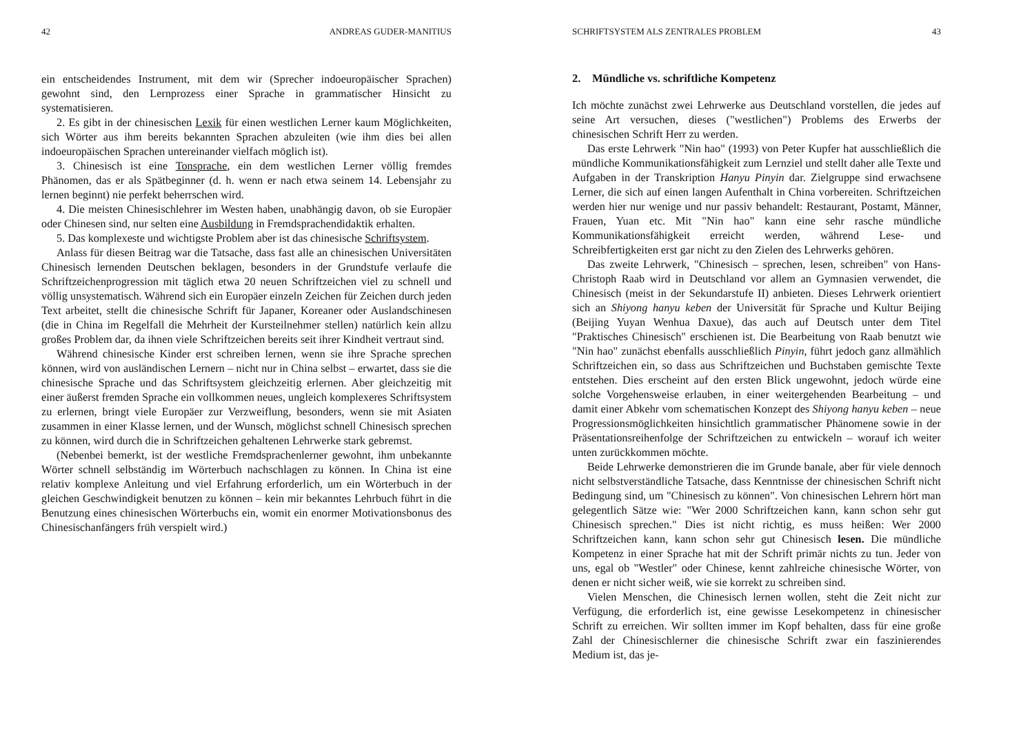42 ANDREAS GUDER-MANITIUS
ein entscheidendes Instrument, mit dem wir (Sprecher indoeuropäischer Sprachen) gewohnt sind, den Lernprozess einer Sprache in grammatischer Hinsicht zu systematisieren.
2. Es gibt in der chinesischen Lexik für einen westlichen Lerner kaum Möglichkeiten, sich Wörter aus ihm bereits bekannten Sprachen abzuleiten (wie ihm dies bei allen indoeuropäischen Sprachen untereinander vielfach möglich ist).
3. Chinesisch ist eine Tonsprache, ein dem westlichen Lerner völlig fremdes Phänomen, das er als Spätbeginner (d. h. wenn er nach etwa seinem 14. Lebensjahr zu lernen beginnt) nie perfekt beherrschen wird.
4. Die meisten Chinesischlehrer im Westen haben, unabhängig davon, ob sie Europäer oder Chinesen sind, nur selten eine Ausbildung in Fremdsprachendidaktik erhalten.
5. Das komplexeste und wichtigste Problem aber ist das chinesische Schriftsystem.
Anlass für diesen Beitrag war die Tatsache, dass fast alle an chinesischen Universitäten Chinesisch lernenden Deutschen beklagen, besonders in der Grundstufe verlaufe die Schriftzeichenprogression mit täglich etwa 20 neuen Schriftzeichen viel zu schnell und völlig unsystematisch. Während sich ein Europäer einzeln Zeichen für Zeichen durch jeden Text arbeitet, stellt die chinesische Schrift für Japaner, Koreaner oder Auslandschinesen (die in China im Regelfall die Mehrheit der Kursteilnehmer stellen) natürlich kein allzu großes Problem dar, da ihnen viele Schriftzeichen bereits seit ihrer Kindheit vertraut sind.
Während chinesische Kinder erst schreiben lernen, wenn sie ihre Sprache sprechen können, wird von ausländischen Lernern – nicht nur in China selbst – erwartet, dass sie die chinesische Sprache und das Schriftsystem gleichzeitig erlernen. Aber gleichzeitig mit einer äußerst fremden Sprache ein vollkommen neues, ungleich komplexeres Schriftsystem zu erlernen, bringt viele Europäer zur Verzweiflung, besonders, wenn sie mit Asiaten zusammen in einer Klasse lernen, und der Wunsch, möglichst schnell Chinesisch sprechen zu können, wird durch die in Schriftzeichen gehaltenen Lehrwerke stark gebremst.
(Nebenbei bemerkt, ist der westliche Fremdsprachenlerner gewohnt, ihm unbekannte Wörter schnell selbständig im Wörterbuch nachschlagen zu können. In China ist eine relativ komplexe Anleitung und viel Erfahrung erforderlich, um ein Wörterbuch in der gleichen Geschwindigkeit benutzen zu können – kein mir bekanntes Lehrbuch führt in die Benutzung eines chinesischen Wörterbuchs ein, womit ein enormer Motivationsbonus des Chinesischanfängers früh verspielt wird.)
SCHRIFTSYSTEM ALS ZENTRALES PROBLEM 43
2. Mündliche vs. schriftliche Kompetenz
Ich möchte zunächst zwei Lehrwerke aus Deutschland vorstellen, die jedes auf seine Art versuchen, dieses ("westlichen") Problems des Erwerbs der chinesischen Schrift Herr zu werden.
Das erste Lehrwerk "Nin hao" (1993) von Peter Kupfer hat ausschließlich die mündliche Kommunikationsfähigkeit zum Lernziel und stellt daher alle Texte und Aufgaben in der Transkription Hanyu Pinyin dar. Zielgruppe sind erwachsene Lerner, die sich auf einen langen Aufenthalt in China vorbereiten. Schriftzeichen werden hier nur wenige und nur passiv behandelt: Restaurant, Postamt, Männer, Frauen, Yuan etc. Mit "Nin hao" kann eine sehr rasche mündliche Kommunikationsfähigkeit erreicht werden, während Lese- und Schreibfertigkeiten erst gar nicht zu den Zielen des Lehrwerks gehören.
Das zweite Lehrwerk, "Chinesisch – sprechen, lesen, schreiben" von Hans-Christoph Raab wird in Deutschland vor allem an Gymnasien verwendet, die Chinesisch (meist in der Sekundarstufe II) anbieten. Dieses Lehrwerk orientiert sich an Shiyong hanyu keben der Universität für Sprache und Kultur Beijing (Beijing Yuyan Wenhua Daxue), das auch auf Deutsch unter dem Titel "Praktisches Chinesisch" erschienen ist. Die Bearbeitung von Raab benutzt wie "Nin hao" zunächst ebenfalls ausschließlich Pinyin, führt jedoch ganz allmählich Schriftzeichen ein, so dass aus Schriftzeichen und Buchstaben gemischte Texte entstehen. Dies erscheint auf den ersten Blick ungewohnt, jedoch würde eine solche Vorgehensweise erlauben, in einer weitergehenden Bearbeitung – und damit einer Abkehr vom schematischen Konzept des Shiyong hanyu keben – neue Progressionsmöglichkeiten hinsichtlich grammatischer Phänomene sowie in der Präsentationsreihenfolge der Schriftzeichen zu entwickeln – worauf ich weiter unten zurückkommen möchte.
Beide Lehrwerke demonstrieren die im Grunde banale, aber für viele dennoch nicht selbstverständliche Tatsache, dass Kenntnisse der chinesischen Schrift nicht Bedingung sind, um "Chinesisch zu können". Von chinesischen Lehrern hört man gelegentlich Sätze wie: "Wer 2000 Schriftzeichen kann, kann schon sehr gut Chinesisch sprechen." Dies ist nicht richtig, es muss heißen: Wer 2000 Schriftzeichen kann, kann schon sehr gut Chinesisch lesen. Die mündliche Kompetenz in einer Sprache hat mit der Schrift primär nichts zu tun. Jeder von uns, egal ob "Westler" oder Chinese, kennt zahlreiche chinesische Wörter, von denen er nicht sicher weiß, wie sie korrekt zu schreiben sind.
Vielen Menschen, die Chinesisch lernen wollen, steht die Zeit nicht zur Verfügung, die erforderlich ist, eine gewisse Lesekompetenz in chinesischer Schrift zu erreichen. Wir sollten immer im Kopf behalten, dass für eine große Zahl der Chinesischlerner die chinesische Schrift zwar ein faszinierendes Medium ist, das je-